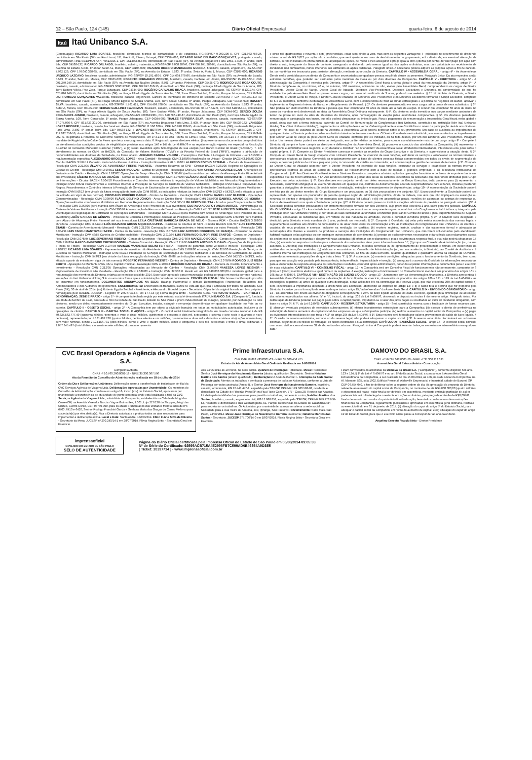12 – São Paulo, 124 (145) Diário Oficial Empresarial quarta-feira, 6 de agosto de 2014
Itaú Itaú Unibanco S.A.
(Continuação) RICARDO LIMA SOARES, brasileiro, divorciado, técnico de contabilidade e de estatística, RG-SSP/SP 9.990.200-X, CPF 031.983.788-26, domiciliado em São Paulo (SP), na Rua Ururaí, 111, Prédio B, Térreo, Tatuapé, CEP 03084-010; RICARDO NUNO DELGADO GONÇALVES, português, casado, administrador, RNE-SE/DPMAF/DPF W613015-1, CPF 251.863.858-08, domiciliado em São Paulo (SP), na Avenida Brigadeiro Faria Lima, 3.400, 3º andar, Itaim Bibi, CEP 04538-132; RICARDO ORLANDO, brasileiro, solteiro, matemático, RG-SSP/SP 9.008.206-0, CPF 084.071.288-05, domiciliado em São Paulo (SP), na Avenida do Estado, 5.533, 8º andar, Setor A1, Mooca, CEP 03105-000; RICARDO RIBEIRO MANDACARU GUERRA, brasileiro, casado, engenheiro, RG-SSP/SP 7.982.129, CPF 176.040.328-85, domiciliado em São Paulo (SP), na Avenida do Estado, 5.533, 3º andar, Setor A, Porta 1, Mooca, CEP 03105-000; RICARDO URQUIJO LAZCANO, brasileiro, casado, administrador, RG-SSP/SP 10.191.480-5, CPF 014.634.878-86, domiciliado em São Paulo (SP), na Avenida do Estado, 5.533, 8º andar, Setor A1, Mooca, CEP 03105-000; ROBERTO FERNANDO VICENTE, brasileiro, casado, bacharel em direito, RG-SSP/SP 15.199.562-X, CPF 091.249.248-14, domiciliado em São Paulo (SP), na Avenida das Nações Unidas, 8.501, 17º andar, Pinheiros, CEP 05425-070; RODRIGO LUÍS ROSA COUTO, brasileiro, casado, administrador, RG-SSP/RS 5060112165, CPF 882.947.650-15, domiciliado em São Paulo (SP), na Praça Alfredo Egydio de Souza Aranha, 100, Torre Eudoro Villela, Piso Zero, Parque Jabaquara, CEP 04344-902; ROGÉRIO CARVALHO BRAGA, brasileiro, casado, advogado, RG-SSP/SP 8.130.174, CPF 625.816.948-15, domiciliado em São Paulo (SP), na Praça Alfredo Egydio de Souza Aranha, 100, Torre Olavo Setubal, 8º andar, Parque Jabaquara, CEP 04344-902; ROMILDO GONÇALVES VALENTE, brasileiro, casado, engenheiro, Carteira de Identidade do Ministério do Exército 014764463-7, CPF 846.381.417-49, domiciliado em São Paulo (SP), na Praça Alfredo Egydio de Souza Aranha, 100, Torre Olavo Setubal, 8º andar, Parque Jabaquara, CEP 04344-902; ROONEY SILVA, brasileiro, casado, administrador, RG-SSP/SP 5.761.421, CPF 754.499.788-04, domiciliado em São Paulo (SP), na Avenida do Estado, 5.533, 8º andar, Setor A, Mooca, CEP 03105-000; SERGIO GUILLINET FAJERMAN, brasileiro, casado, economista, RG-SSP/RJ 04.137.542-9, CPF 018.518.957-10, domiciliado em São Paulo (SP), na Praça Alfredo Egydio de Souza Aranha, 100, Torre Eudoro Villela, 4º andar, Parque Jabaquara, CEP 04344-902; SERGIO SOUZA FERNANDES JUNIOR, brasileiro, casado, advogado, RG-SSP/RS 4008519301, CPF 620.786.740-87, domiciliado em São Paulo (SP), na Praça Alfredo Egydio de Souza Aranha, 100, Torre Conceição, 1º andar, Parque Jabaquara, CEP 04344-902; THALES FERREIRA SILVA, brasileiro, casado, economista, RG-SSP/SP 37.075.036-6, CPF 831.623.301-06, domiciliado em São Paulo (SP), na Avenida Brigadeiro Faria Lima, 3.400, 4º andar, Itaim Bibi, CEP 04538-132; VANESSA LOPES REISNER, brasileira, casada, bacharel em direito, RG-SSP/SP 11.566.388-X, CPF 146.940.908-95, domiciliada em São Paulo (SP), na Avenida Brigadeiro Faria Lima, 3.400, 8º andar, Itaim Bibi, CEP 04538-132; e WAGNER BETTINI SANCHES, brasileiro, casado, engenheiro, RG-SSP/SP 18.840.246-9, CPF 114.032.758-56, domiciliado em São Paulo (SP), na Praça Alfredo Egydio de Souza Aranha, 100, Torre Olavo Setubal, 8º andar, Parque Jabaquara, CEP 04344-902. 5. Registrada a renúncia de Guilherme Martins de Vasconcelos, em 1º.4.14 e de Ana Tereza de Lima e Silva Prandini, em 14.4.14 e o encerramento de mandato de Rogério Paulo Calderón Peres que deixa seu cargo nesta data. 6. Registrado que os diretores eleitos: (i) apresentaram os documentos comprobatórios do atendimento das condições prévias de elegibilidade previstas nos artigos 146 e 147 da Lei 6.404/76 e na regulamentação vigente, em especial na Resolução 4.122/12 do Conselho Monetário Nacional ("CMN"), e (ii) serão investidos após homologação de sua eleição pelo Banco Central do Brasil ("BACEN"). 7. Em atendimento às normas do CMN, do BACEN, da Comissão de Valores Mobiliários ("CVM") e da Receita Federal do Brasil ("RFB"), registrar a atribuição de responsabilidades aos diretores da Sociedade, na forma abaixo: ADRIANO CABRAL VOLPINI - Prevenção e Combate à Lavagem de Dinheiro - Lei 9.613/98 e regulamentação específica ALEXSANDRO BROEDEL LOPES - Área Contábil - Resolução CMN 3.198/04 Atualização do Unicad - Circular BACEN 3.165/02 SCR- Circular BACEN 3.567/11 Cadastro Nacional da Pessoa Jurídica - Instrução Normativa RFB 1.163/11 ALFREDO EGYDIO SETUBAL - Carteira de Investimento - Resolução CMN 2.212/95 ÁLVARO DE ALVARENGA FREIRE PIMENTEL - Assuntos Relativos ao SPB - Circular BACEN 3.281/05 Registro de Operações de Cessão de Crédito - Resolução CMN 3.998/11 CESAR PADOVAN - Contas de Depósitos - Resolução CMN 2.078/94 CHRISTIAN GEORGE EGAN - Operações de Derivativos de Crédito - Resolução CMN 2.933/02 Operações de Swap - Resolução CMN 3.505/07 (serão mantidas com Álvaro de Alvarenga Freire Pimentel até sua investidura) CÍCERO MARCUS DE ARAÚJO - Contas de Depósitos - Resolução CMN 2.078/94 CLÁUDIO JOSÉ COUTINHO ARROMATTE - Fornecimento de Informações - Circular BACEN 3.504/10 Procedimentos e Controles Internos relativos à negociação de Valores Mobiliários em Mercados Regulamentados - Instrução CVM 505/11 Procedimentos e Controles Internos à Prestação de Serviços de Custódia de Valores Mobiliários - Instrução CVM 542/13 Supervisão das Regras, Procedimentos e Controles Internos à Prestação de Serviços de Escrituração de Valores Mobiliários e de Emissão de Certificados de Valores Mobiliários - Instrução CVM 543/13 (em virtude da futura revogação da Instrução CVM 89/88, as indicações relativas às Instruções CVM 542/13 e 543/13, terão eficácia a partir da entrada em vigor de tais normas). CRISTIANO ROGÉRIO CAGNE - Contas de Depósitos - Resolução CMN 2.078/94 DANIEL LUIZ GLEIZER - Operações Compromissadas - Resolução CMN 3.339/06 FLÁVIO DELFINO JÚNIOR - Área de Crédito Rural - Resolução CMN 3.556/08 GABRIEL AMADO DE MOURA - Operações realizadas com Valores Mobiliários em Mercados Regulamentados - Instrução CVM 505/11 GILBERTO FRUSSA - Acordos para Compensação no SFN - Resolução CMN 3.263/05 (será mantida com Álvaro de Alvarenga Freire Pimentel até sua investidura) GUSTAVO ADOLFO FUNCIA MURGEL - Administração da Carteira de Valores Mobiliários - Instrução CVM 306/99 Administração de Recursos de Terceiros - Resolução CMN 2.451/97 JOSÉ AUGUSTO DURAND - Emissão, Distribuição ou Negociação do Certificado de Operações Estruturadas - Resolução CMN 4.263/13 (será mantida com Álvaro de Alvarenga Freire Pimentel até sua investidura) JOÃO CARLOS DE GÊNOVA - Processo de Consulta a Informações Relativas às Posições em Derivativos - Resolução CMN 3.908/10 (será mantida com Álvaro de Alvarenga Freire Pimentel até sua investidura) LEILA CRISTIANE BARBOZA BRAGA DE MELO - Sistema RDR - Circular BACEN 3.289/05 Ouvidoria - Resolução CMN 3.849/10 LUÍS EDUARDO GROSS SIQUEIRA CUNHA - Cadastro de Clientes do SFN - Circular BACEN 3.347/07 LUIS FERNANDO STAUB - Carteira de Arrendamento Mercantil - Resolução CMN 2.212/95 Contratação de Correspondentes e Atendimento por estes Prestado - Resolução CMN 3.954/11 LUIS TADEU MANTOVANI SASSI - Contas de Depósitos - Resolução CMN 2.078/94 LUIZ ANTONIO NOGUEIRA DE FRANÇA - Consultor de Valores Mobiliários - Instrução CVM 43/85 Carteira de Crédito Imobiliário - Resolução CMN 2.212/95 LUIZ FERNANDO BUTORI REIS SANTOS - Contas de Depósitos - Resolução CMN 2.078/94 LUIZ SEVERIANO RIBEIRO - Contas de Depósitos - Resolução CMN 2.078/94 MARCELO BOOCK - Contas de Depósitos - Resolução CMN 2.078/94 MARCO AMBROGIO CRESPI BONOMI - Carteira Comercial - Resolução CMN 2.212/95 MARCO ANTONIO SUDANO - Operações de Empréstimo e Troca de Títulos - Resolução CMN 3.197/04 MARCOS VANDERLEI BELINI FERREIRA - Registro de garantias sobre veículos e imóveis - Resolução CMN 4.088/12 RICARDO LIMA SOARES - Representante de Investidor não Residente - Resolução CMN 2.689/00 e Instrução CVM 325/00 Prestação de Serviços de Custódia de Valores Mobiliários - Instrução CVM 542/13 Prestação de Serviços de Escrituração de Valores Mobiliários e de Emissão de Certificados de Valores Mobiliários - Instrução CVM 543/13 (em virtude da futura revogação da Instrução CVM 89/88, as indicações relativas às Instruções CVM 542/13 e 543/13, terão eficácia a partir da entrada em vigor de tais normas). ROBERTO FERNANDO VICENTE - Contas de Depósitos - Resolução CMN 2.078/94 RODRIGO LUÍS ROSA COUTO - Apuração do Montante RWA, PR e Capital Principal - Resolução CMN 4.193/13 ROGÉRIO CARVALHO BRAGA - Carteira de Crédito, Financiamento e Investimento - Resolução CMN 2.212/95 Operações relacionadas ao Mercado de Câmbio - Resolução CMN 3.568/08 VANESSA LOPES REISNER - Representante de Investidor não Residente - Resolução CMN 2.689/00 e Instrução CVM 325/00 8. Fixado em até R$ 340.000.000,00 o montante global para a remuneração dos membros da Diretoria, relativa ao exercício social de 2014. Esse valor aprovado para remuneração poderá ser pago em moeda corrente nacional, em ações do Itaú Unibanco Holding S.A. ou em outra forma que a administração considerar conveniente. CONSELHO FISCAL: Não houve manifestação por não se encontrar em funcionamento. DOCUMENTOS ARQUIVADOS NA SEDE: Balanço Patrimonial e demais Demonstrações Financeiras; Relatórios dos Administradores e dos Auditores Independentes. ENCERRAMENTO: Encerrados os trabalhos, lavrou-se esta ata que, lida e aprovada por todos, foi assinada. São Paulo (SP), 30 de abril de 2014. (aa) Roberto Egydio Setubal - Presidente; e Alexsandro Broedel Lopes - Secretário. Cópia fiel da original lavrada em livro próprio e homologada pelo BACEN. JUCESP - Registro nº 275.670/14-4, em 17.7.14 (a) Flávia Regina Britto - Secretária Geral. "ESTATUTO SOCIAL - CAPÍTULO I - DENOMINAÇÃO, SEDE E PRAZO - artigo 1º - A companhia fechada regida por este estatuto social é denominada ITAÚ UNIBANCO S.A. ("Companhia"), fundada em 28 de dezembro de 1943, tem sede e foro na Cidade de São Paulo, Estado de São Paulo e prazo indeterminado de duração, podendo, por deliberação de dois diretores, sendo um deles necessariamente membro do Grupo Executivo, instalar, extinguir e remanejar dependências em qualquer localidade, no País ou no exterior. CAPÍTULO II - OBJETO SOCIAL - artigo 2º - A Companhia tem por objeto a atividade bancária em todas as modalidades autorizadas, inclusive a de operações de câmbio. CAPÍTULO III - CAPITAL SOCIAL E AÇÕES - artigo 3º - O capital social totalmente integralizado em moeda corrente nacional é de R$ 40.325.562.777,49 (quarenta bilhões, trezentos e vinte e cinco milhões, quinhentos e sessenta e dois mil, setecentos e setenta e sete reais e quarenta e nove centavos), representado por 4.181.402.228 (quatro bilhões, cento e oitenta e um milhões, quatrocentas e duas mil e duzentas e vinte e oito) ações nominativas, sem valor nominal, sendo 2.124.156.731 (dois bilhões, cento e vinte e quatro milhões, cento e cinquenta e seis mil, setecentas e trinta e uma) ordinárias e 2.057.245.497 (dois bilhões, cinquenta e sete milhões, duzentas e quarenta
e cinco mil, quatrocentas e noventa e sete) preferenciais, estas sem direito a voto, mas com as seguintes vantagens: I - prioridade no recebimento de dividendo mínimo anual de R$ 0,022 por ação, não cumulativo, que será ajustado em caso de desdobramento ou grupamento; e II - direito de, em eventual alienação de controle, serem incluídas em oferta pública de aquisição de ações, de modo a lhes assegurar o preço igual a 80% (oitenta por cento) do valor pago por ação com direito a voto, integrante do bloco de controle, assegurado o dividendo pelo menos igual ao das ações ordinárias, mas com prioridade no recebimento de dividendos não cumulativos, nunca inferiores aos atribuídos às ações ordinárias. Parágrafo único. A sociedade poderá adquirir as próprias ações a fim de cancelá-las ou mantê-las em tesouraria para posterior alienação, mediante autorização da Diretoria. CAPÍTULO IV - ASSEMBLEIA GERAL - artigo 4º - As Assembleias Gerais serão presididas por um diretor da Companhia e secretariadas por qualquer pessoa escolhida dentre os presentes. Parágrafo único. Da ata respectiva serão extraídas certidões, que poderão ser assinadas pelos membros da mesa ou por dois diretores da Companhia. CAPÍTULO V - DIRETORIA - artigo 5º - A administração da Companhia é exercida pela Diretoria. artigo 6º - A Assembleia Geral fixará a verba global e anual da remuneração da Diretoria. artigo 7º - A Diretoria compõe-se de, no mínimo, 40 e, no máximo, 150 membros, acionistas ou não, eleitos pela Assembleia Geral, compreendendo os cargos de Diretor Presidente, Diretor Geral de Varejo, Diretor Geral de Atacado, Diretores Vice-Presidentes, Diretores Executivos e Diretores, na conformidade do que for estabelecido pela Assembleia Geral ao prover esses cargos, com mandato unificado de 3 anos, podendo ser reeleitos. § 1º. No âmbito da Diretoria, o Diretor Presidente, o Diretor Geral de Varejo, o Diretor Geral de Atacado, os Diretores Vice-Presidentes e os Diretores Executivos formarão o Grupo Executivo, composto de 5 a 30 membros, conforme deliberação da Assembleia Geral, com a competência de fixar as linhas estratégicas e a política de negócios do Banco, aprovar e implementar o Regimento Interno do Banco e o Regulamento de Pessoal. § 2º. Os diretores permanecerão em seus cargos até a posse de seus substitutos. § 3º. Não poderá ser eleito membro da Diretoria a pessoa que tiver completado 60 anos de idade até a data da eleição. O Diretor que completar 60 anos de idade no curso do mandato será desinvestido na data da Assembleia Geral Ordinária subsequente. § 4º. Os diretores serão investidos nos cargos mediante assinatura de termo de posse no Livro de Atas de Reuniões da Diretoria, após homologação da eleição pelas autoridades competentes. § 5º. Os diretores perceberão remuneração e participação nos lucros, que não poderá ultrapassar os limites legais. Para o pagamento da remuneração a Assembleia Geral fixará verba global e anual, ainda que sob a forma indexada, cabendo ao Comitê de Remuneração do Conglomerado Itaú Unibanco, constituído na instituição líder Itaú Unibanco Holding S.A. ("Itaú Unibanco Holding"), regulamentar a utilização dessa verba. Caberá igualmente a esse Comitê fixar o rateio da participação devida aos diretores. artigo 8º - No caso de vacância de cargo na Diretoria, a Assembleia Geral poderá deliberar sobre o seu provimento. Em caso de ausência ou impedimento de qualquer diretor, a Diretoria poderá escolher o substituto interino dentre seus membros. O Diretor Presidente será substituído, em suas ausências ou impedimentos, pelo Diretor Geral de Varejo ou pelo Diretor Geral de Atacado, conforme por ele indicado, ou na falta desses, por um dos Diretores Vice-Presidentes. Parágrafo único. Um mesmo diretor poderá ser eleito ou designado, em caráter eletivo ou interino, para exercer cumulativamente mais de um cargo. artigo 9º - Compete à Diretoria: (i) cumprir e fazer cumprir as diretrizes e deliberações da Assembleia Geral; (ii) promover o exercício das atividades da Companhia; (iii) representar a Companhia e administrar seus negócios; e (iv) declarar e distribuir, "ad referendum" da Assembleia Geral, dividendos intermediários, intercalares e/ou juros sobre o capital próprio. § 1º. Compete ao Diretor Presidente convocar e presidir as reuniões do Grupo Executivo e da Diretoria, e supervisionar a atuação desta. § 2º. Compete ao Diretor Geral de Varejo cooperar com o Diretor Presidente no exercício de suas funções, estruturar os serviços e estabelecer as normas internas e operacionais relativas ao Banco Comercial; ao relacionamento com a base de clientes pessoas físicas compreendidas em todos os níveis de segmentação do varejo, e pessoas jurídicas de micro e pequeno porte; à concessão de crédito ao consumidor; e à administração e gestão de recursos de terceiros. § 3º. Compete ao Diretor Geral de Atacado cooperar com o Diretor Presidente no exercício de suas funções, estruturar os serviços e estabelecer as normas internas e operacionais relativas às áreas do Banco de Atacado; ao relacionamento com a base de médias e grandes empresas; e da Tesouraria Institucional do Conglomerado. § 4º. Aos Diretores Vice-Presidentes e Diretores Executivos compete a administração das operações bancárias e de áreas de suporte e das áreas específicas que lhe forem atribuídas. § 5º. Aos Diretores compete a gestão das áreas ou carteiras específicas da sociedade que lhes forem atribuídas pelo Grupo Executivo ou pelos acionistas. § 6º. Dois diretores em conjunto, sendo um deles necessariamente do Grupo Executivo, terão poderes para (i) representar a Sociedade, assumindo obrigações ou exercendo direitos em qualquer ato, contrato ou documento que acarrete responsabilidade para o banco, inclusive prestando garantias a obrigações de terceiros; (ii) decidir sobre a instalação, extinção e remanejamento de dependências. artigo 10 - A representação da Sociedade poderá ser feita por (i) um diretor membro do Grupo Executivo e um procurador; ou (ii) dois procuradores em conjunto. §1º. Excepcionalmente, a Sociedade poderá ser representada por apenas um procurador: (i) perante qualquer órgão da administração pública, direta ou indireta, nos atos que não impliquem na assunção ou renúncia de direitos e obrigações; (ii) nos mandatos com cláusula "ad judicia"; e (iii) em assembleias gerais, reuniões de acionistas ou cotistas de empresas ou fundos de investimento nos quais a Sociedade participe. §2º. A Diretoria poderá prever ou instituir exceções adicionais às previstas no parágrafo anterior. §3º. A Sociedade poderá constituir procuradores por instrumento próprio firmado por dois Diretores, cujo prazo não excederá 1 ano, salvo para fins judiciais. CAPÍTULO VI - OUVIDORIA - artigo 11 - A sociedade terá uma Ouvidoria que atuará como componente organizacional único do Conglomerado Itaú Unibanco, integrado pela instituição líder Itaú Unibanco Holding e por todas as suas subsidiárias autorizadas a funcionar pelo Banco Central do Brasil e pela Superintendência de Seguros Privados, excetuadas as subsidiárias que, em virtude de sua natureza ou atividade, vierem a constituir ouvidoria própria. § 1º. O Ouvidor será designado e destituído pela Diretoria e terá mandato de 1 ano, podendo ser renovado. § 2º. Compete à Ouvidoria: (a) zelar pela estrita observância das normas legais e regulamentares relativas aos direitos do consumidor e de atuar como canal de comunicação entre as instituições do Conglomerado Itaú Unibanco e os clientes e usuários de seus produtos e serviços, inclusive na mediação de conflitos; (b) receber, registrar, instruir, analisar e dar tratamento formal e adequado às reclamações dos clientes e usuários de produtos e serviços das instituições do Conglomerado Itaú Unibanco, que não forem solucionadas pelo atendimento habitual realizado pelas agências ou por quaisquer outros pontos de atendimento; (c) prestar os esclarecimentos necessários e dar ciência aos reclamantes acerca do andamento de suas demandas e das providências adotadas; (d) informar aos reclamantes o prazo previsto para resposta final, o qual não poderá ultrapassar 15 dias; (e) encaminhar resposta conclusiva para a demanda dos reclamantes até o prazo informado na letra "d"; (f) propor ao Conselho de Administração (ou, na sua ausência, à Diretoria) das instituições do Conglomerado Itaú Unibanco, medidas corretivas ou de aprimoramento de procedimentos e rotinas, em decorrência da análise das reclamações recebidas; (g) elaborar e encaminhar ao Conselho de Administração (ou, na sua ausência, à Diretoria), ao Comitê de Auditoria e à Auditoria Interna das instituições do Conglomerado Itaú Unibanco, ao final de cada semestre, relatório quantitativo e qualitativo acerca da atuação da Ouvidoria, contendo as eventuais proposições de que trata a letra "f". § 3º. A sociedade: (a) manterá condições adequadas para o funcionamento da Ouvidoria, bem como para que sua atuação seja pautada pela transparência, independência, imparcialidade e isenção; (b) assegurará o acesso da Ouvidoria às informações necessárias para a elaboração de resposta adequada às reclamações recebidas, com total apoio administrativo, podendo requisitar informações e documentos para o exercício de suas atividades. CAPÍTULO VII - CONSELHO FISCAL - artigo 12 - A Companhia terá um Conselho Fiscal de funcionamento não permanente, composto de 3 (três) a 5 (cinco) membros efetivos e igual número de suplentes. A eleição, instalação e funcionamento do Conselho Fiscal atenderá aos preceitos dos artigos 161 a 165 da Lei 6.404/76. CAPÍTULO VIII - DESTINAÇÃO DO LUCRO LÍQUIDO - artigo 13 - Juntamente com as demonstrações financeiras, a Diretoria apresentará à Assembleia Geral Ordinária proposta sobre a destinação do lucro líquido do exercício, observados os preceitos dos artigos 186 e 191 a 199 da Lei 6.404/76 e as disposições seguintes: a) antes de qualquer outra destinação, serão aplicados 5% na constituição da Reserva Legal, que não excederá 20% do capital social; b) será especificada a importância destinada a dividendos aos acionistas, atendendo ao disposto no artigo 14; e c) o saldo terá o destino que for proposto pela Diretoria, inclusive para a formação da reserva de que trata o artigo 15, "ad referendum" da Assembleia Geral. CAPÍTULO IX - DIVIDENDO OBRIGATÓRIO - artigo 14 - Os acionistas têm direito ao dividendo obrigatório correspondente a 25% do lucro líquido apurado em cada exercício, ajustado pela diminuição ou acréscimo dos valores especificados nas alíneas "a" e "b", inciso I, do artigo 202 da Lei 6.404/76, observado o disposto no inciso II do mesmo artigo. Parágrafo único. Por deliberação da Diretoria poderão ser pagos juros sobre o capital próprio, imputando-se o valor dos juros pagos ou creditados ao valor do dividendo obrigatório, com base no artigo 9º, § 7º, da Lei 9.249/95. CAPÍTULO X - RESERVA ESTATUTÁRIA - artigo 15 - Será constituída reserva com a finalidade de formar recursos para: (i) absorver eventuais prejuízos de exercícios subsequentes; (ii) efetuar investimentos estratégicos para a Companhia; (iii) exercer o direito de preferência na subscrição de futuros aumentos do capital social das empresas em que a Companhia participe; (iv) realizar aumentos no capital social da Companhia; e (v) pagar os dividendos intermediários de que trata o § 2º do artigo 204 da Lei 6.404/76. § 1º. Esta reserva será formada por valores provenientes do saldo do lucro líquido. § 2º. O saldo da reserva estatutária, somado ao da reserva legal, não poderá ultrapassar o capital social. § 3º. A reserva estatutária discriminará em subcontas distintas, segundo os exercícios de formação, os lucros destinados à sua constituição. CAPÍTULO XI - EXERCÍCIO SOCIAL - artigo 16 - O exercício social coincide com o ano civil, encerrando-se em 31 de dezembro de cada ano. Parágrafo único. A Companhia poderá levantar balanços semestrais e intermediários em qualquer data."
CVC Brasil Operadora e Agência de Viagens S.A.
Companhia Aberta
CNPJ nº 10.760.260/0001-19 - NIRE 35.300.367.596
Ata da Reunião do Conselho de Administração realizada em 18 de julho de 2014
Ordem do Dia e Deliberações Unânimes: Deliberação sobre a transferência de titularidade de filial da CVC Serviços Agência de Viagens Ltda. Deliberações Aprovadas por Unanimidade: Os membros do Conselho de Administração, com base no artigo 16, inciso (xxv) do Estatuto Social, aprovaram por unanimidade a transferência de titularidade de ponto comercial onde está localizada a filial da CVC Serviços Agência de Viagens Ltda., subsidiária da Companhia, estabelecida na Cidade de Mogi das Cruzes/SP, na Avenida Vereador Narciso Yague Guimarães, 1.001, Loja 227/228 do Shopping Mogi das Cruzes, Centro Cívico, CEP 08780-000, para os atuais Franqueados das unidades franqueadas de nºs 6400, 6410 e 6420, Senhor Rodrigo Franchini Garcia e Senhora Maria das Graças do Carmo Mello ou para sociedade(s) por eles detida(s). Fica a Diretoria autorizada a praticar todos os atos necessários para implementar a deliberação acima. Local e Data: Santo André, 18/07/2014. Elton Flávio Silva de Oliveira - Secretário da Mesa. JUCESP nº 290.240/14-1 em 28/07/2014. Flávia Regina Britto - Secretária Geral em Exercício.
Prime Infraestrutura S.A.
CNPJ/MF 18.828.433/0001-03 - NIRE 35.300.456.475
Extrato da Ata de Assembleia Geral Ordinária Realizada em 24/06/2014
Aos 24/06/2014 às 10 horas, na sede social. Quórum de Instalação: Totalidade. Mesa: Presidente: Senhor José Henrique do Nascimento Barreira (abaixo qualificado); Secretário: Senhor Natalino Martins dos Santos (abaixo qualificado). Deliberações: A AGE deliberou: I - Alteração da Sede Social da Sociedade: Abertos os trabalhos e verificada a presença de todos os Acionistas, conforme a Lista de Presença por todos assinada (Anexo I), o Senhor José Henrique do Nascimento Barreira, brasileiro, casado, economista, RG 22.441.447-1, expedida pela SSP/SP, CPF/MF 199.583.598-63, residente e domiciliado na Cidade de Ribeirão Preto/SP, na Rua Flavio Canesin, 777 - Casa 28, Recreio das Acácias, foi eleito pela totalidade dos presentes para presidir os trabalhos, nomeando a mim, Natalino Martins dos Santos, brasileiro, casado, engenheiro civil, RG 12.688.852, expedida pela SSP/SP, CPF/MF 049.473.658-54, residente e domiciliado à Rua Guaratinguetá, 51, Parque Residencial, na Cidade de Catanduva/SP, para secretariar os trabalhos. Os Acionistas, por unanimidade, aprovaram alterar a sede social da Sociedade para a Rua Vieira de Almeida, 230, Ipiranga, São Paulo/SP. Encerramento: Nada mais. São Paulo, 24/06/2014. Mesa: José Henrique do Nascimento Barreira Presidente; Natalino Martins dos Santos - Secretário. JUCESP 275.706/14-0 em 18/07/2014. Flávia Regina Britto - Secretária Geral em Exercício.
DAMOVO DO BRASIL S.A.
CNPJ nº 56.795.362/0001-70 - NIRE nº 35.300.113.691
Assembleia Geral Extraordinária - Convocação
Ficam convocados os acionistas da Damovo do Brasil S.A. ("Companhia"), conforme disposto nos arts. 123 e 124, § 1º da Lei nº 6.404/76 e no art. 8º do Estatuto Social, a comparecer à Assembleia Geral Extraordinária da Companhia, a ser realizada no dia 15.08.2014, às 10h, na sede social da Companhia, na Al. Mamoré, 535, sala 1902, Edifício Personal, Alphaville Empresarial e Industrial, cidade de Barueri, SP, CEP 06.454-040, a fim de deliberar sobre a seguinte ordem do dia: (i) apreciação da proposta da Diretoria referente ao aumento do capital social da Companhia, no montante de até R$4.800.000,00 (quatro milhões e oitocentos mil reais) - valor final a ser definido em assembleia, mediante emissão particular de ações preferenciais até o limite legal e o restante em ações ordinárias, pelo preço de emissão de R$0,00461, fixado de acordo com o valor do patrimônio líquido da ação, levantado com base nas demonstrações financeiras da Companhia, regularmente publicadas e aprovadas em assembleia geral ordinária, relativas ao exercício findo em 31 de janeiro de 2014; (ii) alteração do caput do artigo 5º do Estatuto Social, para adequar o capital social da Companhia em razão do aumento de capital; e (iii) alteração do caput do artigo 19 do Estatuto Social, para que o exercício social passe a corresponder ao ano-calendário.
Angelino Ernesto Piccolo Neto - Diretor Presidente
imprensaoficial
GOVERNO DO ESTADO DE SÃO PAULO
SELO DE AUTENTICIDADE
Página do Diário Oficial certificada pela Imprensa Oficial do Estado de São Paulo em 06/08/2014 09:05:33.
Nº de Série do Certificado: 92595ACB715A4E2998FB7C599AD0B46354A9D3E5
[ Ticket: 20397714 ] - www.imprensaoficial.com.br